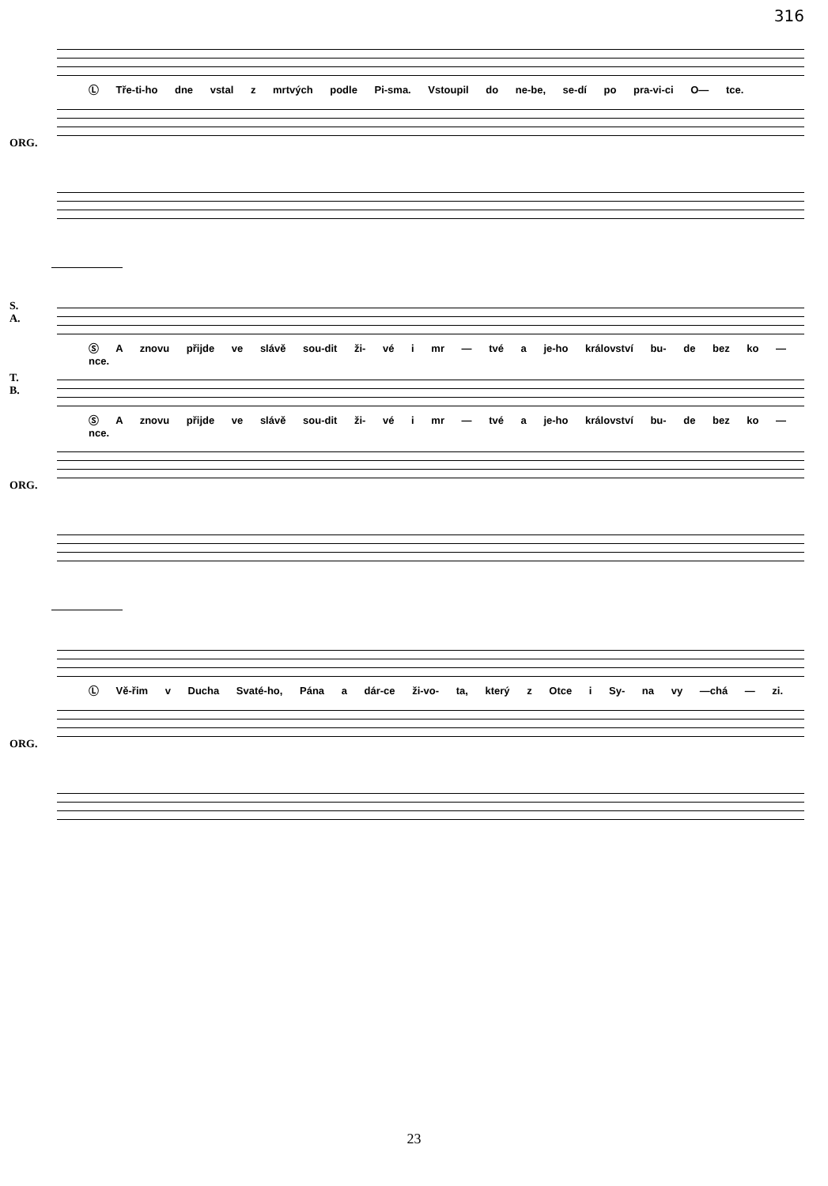316
Ⓛ Tře-ti-ho dne vstal z mrtvých podle Pi-sma. Vstoupil do ne-be, se-dí po pra-vi-ci O— tce.
ORG.
S.
A.
Ⓢ A znovu přijde ve slávě sou-dit ži- vé i mr — tvé a je-ho království bu- de bez ko — nce.
T.
B.
Ⓢ A znovu přijde ve slávě sou-dit ži- vé i mr — tvé a je-ho království bu- de bez ko — nce.
ORG.
Ⓛ Vě-řim v Ducha Svaté-ho, Pána a dár-ce ži-vo- ta, který z Otce i Sy- na vy —chá — zi.
ORG.
23